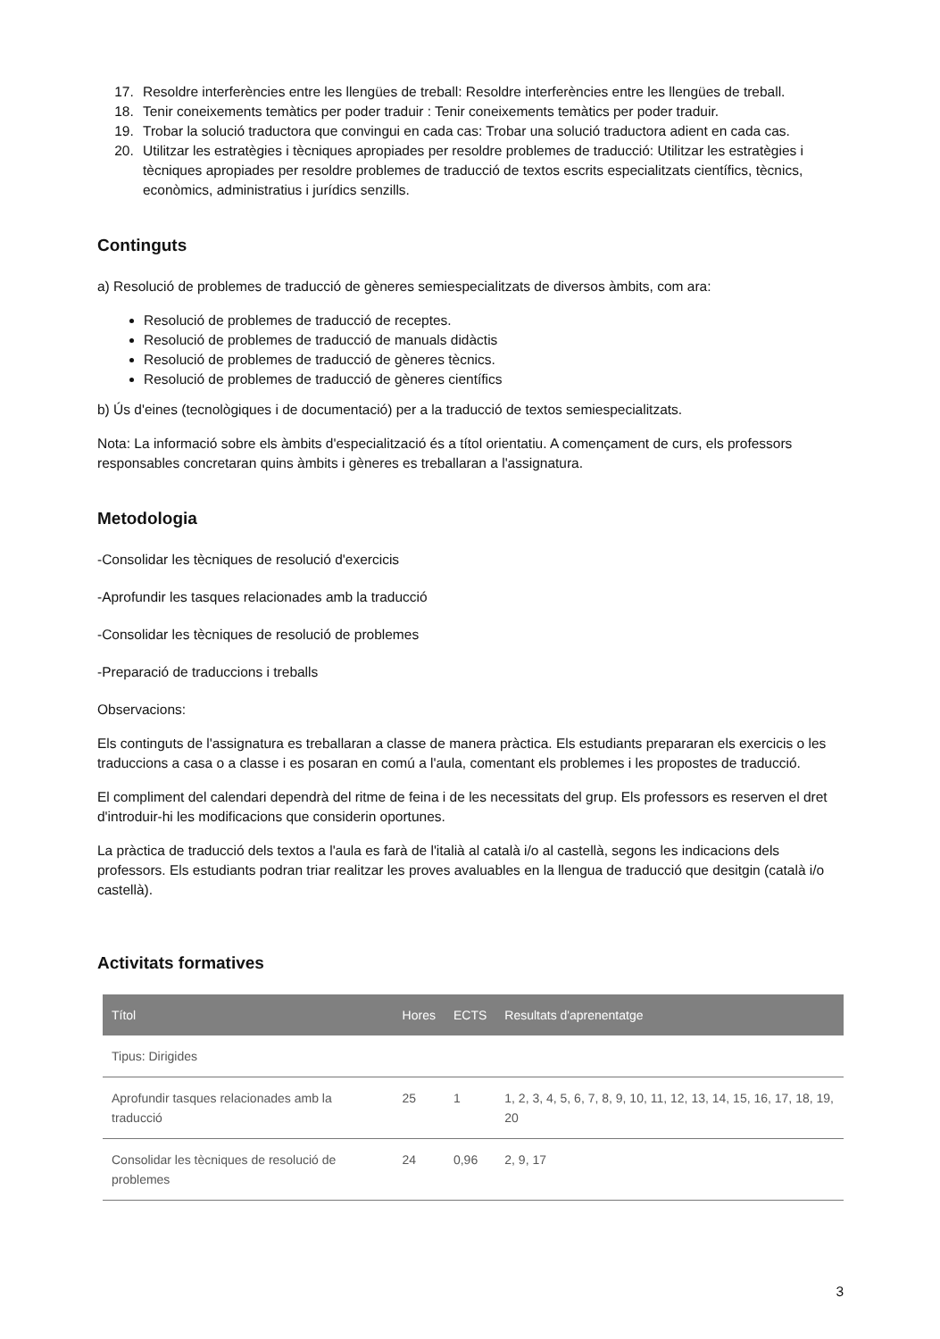17. Resoldre interferències entre les llengües de treball: Resoldre interferències entre les llengües de treball.
18. Tenir coneixements temàtics per poder traduir : Tenir coneixements temàtics per poder traduir.
19. Trobar la solució traductora que convingui en cada cas: Trobar una solució traductora adient en cada cas.
20. Utilitzar les estratègies i tècniques apropiades per resoldre problemes de traducció: Utilitzar les estratègies i tècniques apropiades per resoldre problemes de traducció de textos escrits especialitzats científics, tècnics, econòmics, administratius i jurídics senzills.
Continguts
a) Resolució de problemes de traducció de gèneres semiespecialitzats de diversos àmbits, com ara:
Resolució de problemes de traducció de receptes.
Resolució de problemes de traducció de manuals didàctis
Resolució de problemes de traducció de gèneres tècnics.
Resolució de problemes de traducció de gèneres científics
b) Ús d'eines (tecnològiques i de documentació) per a la traducció de textos semiespecialitzats.
Nota: La informació sobre els àmbits d'especialització és a títol orientatiu. A començament de curs, els professors responsables concretaran quins àmbits i gèneres es treballaran a l'assignatura.
Metodologia
-Consolidar les tècniques de resolució d'exercicis
-Aprofundir les tasques relacionades amb la traducció
-Consolidar les tècniques de resolució de problemes
-Preparació de traduccions i treballs
Observacions:
Els continguts de l'assignatura es treballaran a classe de manera pràctica. Els estudiants prepararan els exercicis o les traduccions a casa o a classe i es posaran en comú a l'aula, comentant els problemes i les propostes de traducció.
El compliment del calendari dependrà del ritme de feina i de les necessitats del grup. Els professors es reserven el dret d'introduir-hi les modificacions que considerin oportunes.
La pràctica de traducció dels textos a l'aula es farà de l'italià al català i/o al castellà, segons les indicacions dels professors. Els estudiants podran triar realitzar les proves avaluables en la llengua de traducció que desitgin (català i/o castellà).
Activitats formatives
| Títol | Hores | ECTS | Resultats d'aprenentatge |
| --- | --- | --- | --- |
| Tipus: Dirigides | | | |
| Aprofundir tasques relacionades amb la traducció | 25 | 1 | 1, 2, 3, 4, 5, 6, 7, 8, 9, 10, 11, 12, 13, 14, 15, 16, 17, 18, 19, 20 |
| Consolidar les tècniques de resolució de problemes | 24 | 0,96 | 2, 9, 17 |
3